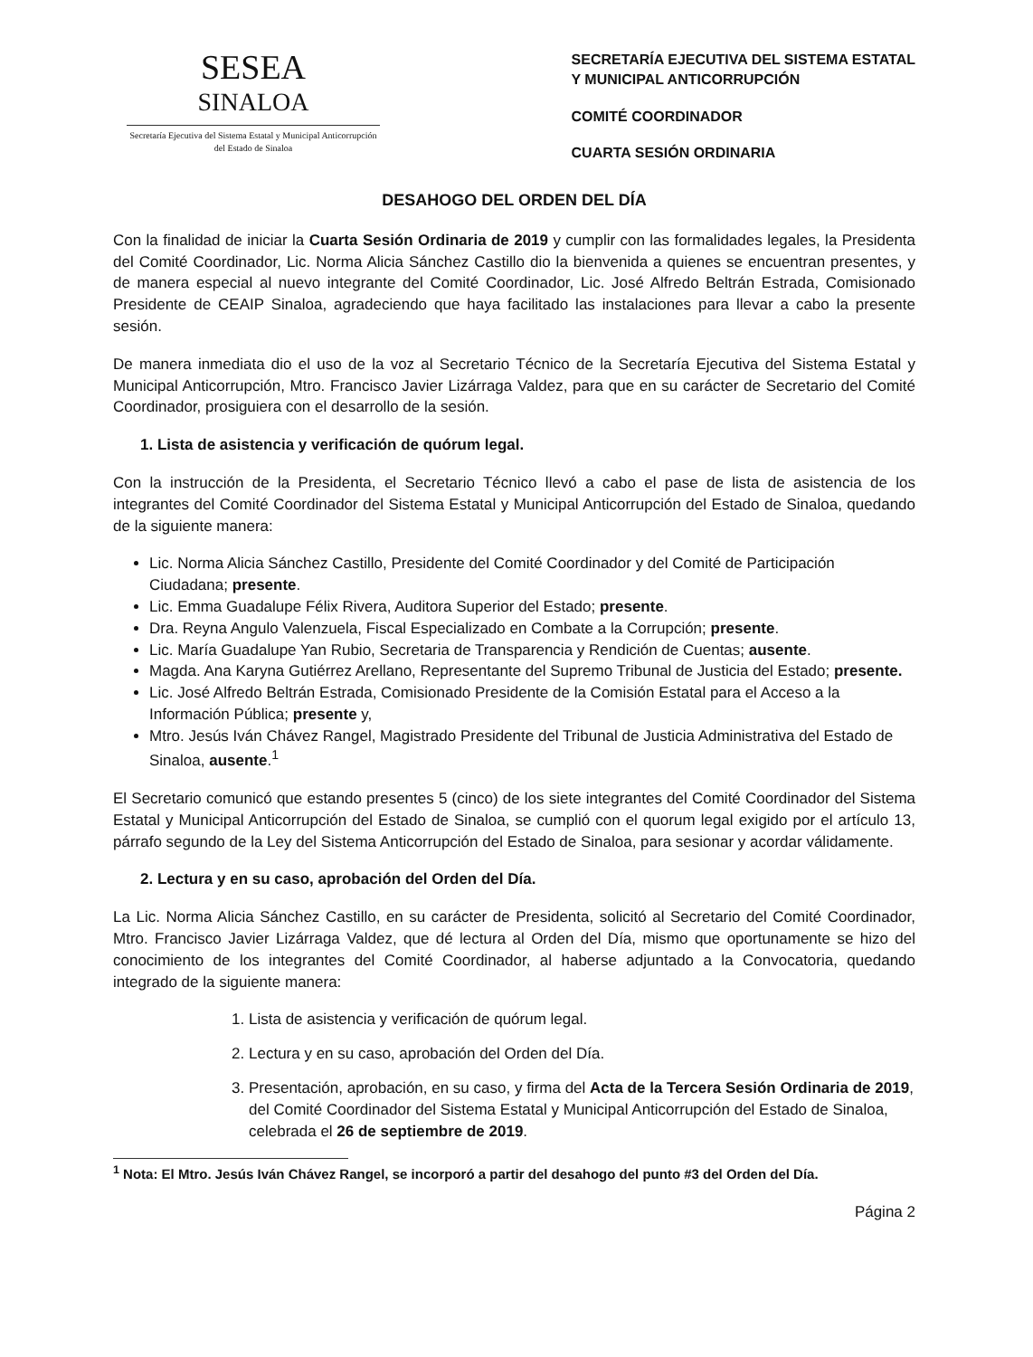SESEA
SINALOA
Secretaría Ejecutiva del Sistema Estatal y Municipal Anticorrupción del Estado de Sinaloa
SECRETARÍA EJECUTIVA DEL SISTEMA ESTATAL
Y MUNICIPAL ANTICORRUPCIÓN
COMITÉ COORDINADOR
CUARTA SESIÓN ORDINARIA
DESAHOGO DEL ORDEN DEL DÍA
Con la finalidad de iniciar la Cuarta Sesión Ordinaria de 2019 y cumplir con las formalidades legales, la Presidenta del Comité Coordinador, Lic. Norma Alicia Sánchez Castillo dio la bienvenida a quienes se encuentran presentes, y de manera especial al nuevo integrante del Comité Coordinador, Lic. José Alfredo Beltrán Estrada, Comisionado Presidente de CEAIP Sinaloa, agradeciendo que haya facilitado las instalaciones para llevar a cabo la presente sesión.
De manera inmediata dio el uso de la voz al Secretario Técnico de la Secretaría Ejecutiva del Sistema Estatal y Municipal Anticorrupción, Mtro. Francisco Javier Lizárraga Valdez, para que en su carácter de Secretario del Comité Coordinador, prosiguiera con el desarrollo de la sesión.
1. Lista de asistencia y verificación de quórum legal.
Con la instrucción de la Presidenta, el Secretario Técnico llevó a cabo el pase de lista de asistencia de los integrantes del Comité Coordinador del Sistema Estatal y Municipal Anticorrupción del Estado de Sinaloa, quedando de la siguiente manera:
Lic. Norma Alicia Sánchez Castillo, Presidente del Comité Coordinador y del Comité de Participación Ciudadana; presente.
Lic. Emma Guadalupe Félix Rivera, Auditora Superior del Estado; presente.
Dra. Reyna Angulo Valenzuela, Fiscal Especializado en Combate a la Corrupción; presente.
Lic. María Guadalupe Yan Rubio, Secretaria de Transparencia y Rendición de Cuentas; ausente.
Magda. Ana Karyna Gutiérrez Arellano, Representante del Supremo Tribunal de Justicia del Estado; presente.
Lic. José Alfredo Beltrán Estrada, Comisionado Presidente de la Comisión Estatal para el Acceso a la Información Pública; presente y,
Mtro. Jesús Iván Chávez Rangel, Magistrado Presidente del Tribunal de Justicia Administrativa del Estado de Sinaloa, ausente.<sup>1</sup>
El Secretario comunicó que estando presentes 5 (cinco) de los siete integrantes del Comité Coordinador del Sistema Estatal y Municipal Anticorrupción del Estado de Sinaloa, se cumplió con el quorum legal exigido por el artículo 13, párrafo segundo de la Ley del Sistema Anticorrupción del Estado de Sinaloa, para sesionar y acordar válidamente.
2. Lectura y en su caso, aprobación del Orden del Día.
La Lic. Norma Alicia Sánchez Castillo, en su carácter de Presidenta, solicitó al Secretario del Comité Coordinador, Mtro. Francisco Javier Lizárraga Valdez, que dé lectura al Orden del Día, mismo que oportunamente se hizo del conocimiento de los integrantes del Comité Coordinador, al haberse adjuntado a la Convocatoria, quedando integrado de la siguiente manera:
1. Lista de asistencia y verificación de quórum legal.
2. Lectura y en su caso, aprobación del Orden del Día.
3. Presentación, aprobación, en su caso, y firma del Acta de la Tercera Sesión Ordinaria de 2019, del Comité Coordinador del Sistema Estatal y Municipal Anticorrupción del Estado de Sinaloa, celebrada el 26 de septiembre de 2019.
<sup>1</sup> Nota: El Mtro. Jesús Iván Chávez Rangel, se incorporó a partir del desahogo del punto #3 del Orden del Día.
Página 2